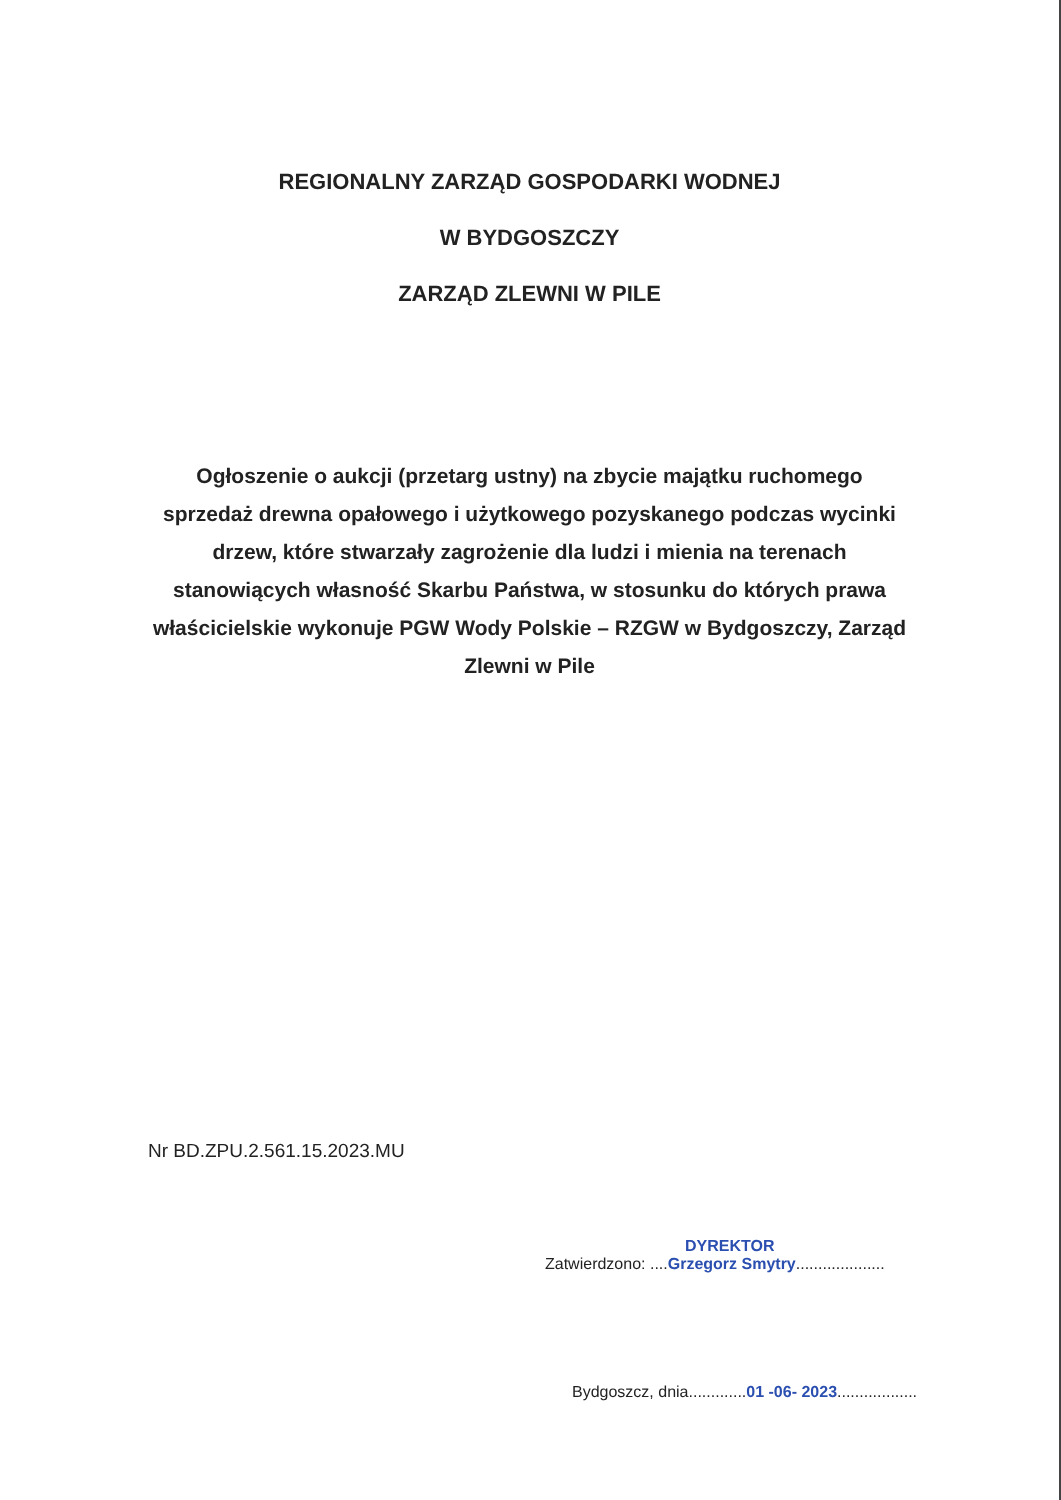REGIONALNY ZARZĄD GOSPODARKI WODNEJ
W BYDGOSZCZY
ZARZĄD ZLEWNI W PILE
Ogłoszenie o aukcji (przetarg ustny) na zbycie majątku ruchomego sprzedaż drewna opałowego i użytkowego pozyskanego podczas wycinki drzew, które stwarzały zagrożenie dla ludzi i mienia na terenach stanowiących własność Skarbu Państwa, w stosunku do których prawa właścicielskie wykonuje PGW Wody Polskie – RZGW w Bydgoszczy, Zarząd Zlewni w Pile
Nr BD.ZPU.2.561.15.2023.MU
DYREKTOR
Zatwierdzono: ....Grzegorz Smytry....................
Bydgoszcz, dnia.............01 -06- 2023..................